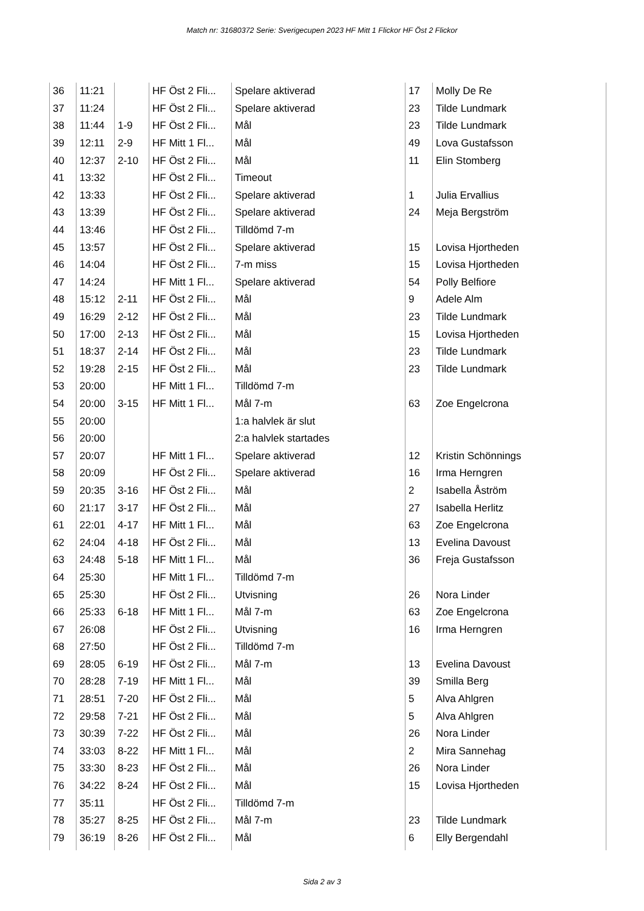Match nr: 31680372 Serie: Sverigecupen 2023 HF Mitt 1 Flickor HF Öst 2 Flickor
| 36 | 11:21 | | HF Öst 2 Fli... | Spelare aktiverad | 17 | Molly De Re |
| 37 | 11:24 | | HF Öst 2 Fli... | Spelare aktiverad | 23 | Tilde Lundmark |
| 38 | 11:44 | 1-9 | HF Öst 2 Fli... | Mål | 23 | Tilde Lundmark |
| 39 | 12:11 | 2-9 | HF Mitt 1 Fl... | Mål | 49 | Lova Gustafsson |
| 40 | 12:37 | 2-10 | HF Öst 2 Fli... | Mål | 11 | Elin Stomberg |
| 41 | 13:32 | | HF Öst 2 Fli... | Timeout | | |
| 42 | 13:33 | | HF Öst 2 Fli... | Spelare aktiverad | 1 | Julia Ervallius |
| 43 | 13:39 | | HF Öst 2 Fli... | Spelare aktiverad | 24 | Meja Bergström |
| 44 | 13:46 | | HF Öst 2 Fli... | Tilldömd 7-m | | |
| 45 | 13:57 | | HF Öst 2 Fli... | Spelare aktiverad | 15 | Lovisa Hjortheden |
| 46 | 14:04 | | HF Öst 2 Fli... | 7-m miss | 15 | Lovisa Hjortheden |
| 47 | 14:24 | | HF Mitt 1 Fl... | Spelare aktiverad | 54 | Polly Belfiore |
| 48 | 15:12 | 2-11 | HF Öst 2 Fli... | Mål | 9 | Adele Alm |
| 49 | 16:29 | 2-12 | HF Öst 2 Fli... | Mål | 23 | Tilde Lundmark |
| 50 | 17:00 | 2-13 | HF Öst 2 Fli... | Mål | 15 | Lovisa Hjortheden |
| 51 | 18:37 | 2-14 | HF Öst 2 Fli... | Mål | 23 | Tilde Lundmark |
| 52 | 19:28 | 2-15 | HF Öst 2 Fli... | Mål | 23 | Tilde Lundmark |
| 53 | 20:00 | | HF Mitt 1 Fl... | Tilldömd 7-m | | |
| 54 | 20:00 | 3-15 | HF Mitt 1 Fl... | Mål 7-m | 63 | Zoe Engelcrona |
| 55 | 20:00 | | | 1:a halvlek är slut | | |
| 56 | 20:00 | | | 2:a halvlek startades | | |
| 57 | 20:07 | | HF Mitt 1 Fl... | Spelare aktiverad | 12 | Kristin Schönnings |
| 58 | 20:09 | | HF Öst 2 Fli... | Spelare aktiverad | 16 | Irma Herngren |
| 59 | 20:35 | 3-16 | HF Öst 2 Fli... | Mål | 2 | Isabella Åström |
| 60 | 21:17 | 3-17 | HF Öst 2 Fli... | Mål | 27 | Isabella Herlitz |
| 61 | 22:01 | 4-17 | HF Mitt 1 Fl... | Mål | 63 | Zoe Engelcrona |
| 62 | 24:04 | 4-18 | HF Öst 2 Fli... | Mål | 13 | Evelina Davoust |
| 63 | 24:48 | 5-18 | HF Mitt 1 Fl... | Mål | 36 | Freja Gustafsson |
| 64 | 25:30 | | HF Mitt 1 Fl... | Tilldömd 7-m | | |
| 65 | 25:30 | | HF Öst 2 Fli... | Utvisning | 26 | Nora Linder |
| 66 | 25:33 | 6-18 | HF Mitt 1 Fl... | Mål 7-m | 63 | Zoe Engelcrona |
| 67 | 26:08 | | HF Öst 2 Fli... | Utvisning | 16 | Irma Herngren |
| 68 | 27:50 | | HF Öst 2 Fli... | Tilldömd 7-m | | |
| 69 | 28:05 | 6-19 | HF Öst 2 Fli... | Mål 7-m | 13 | Evelina Davoust |
| 70 | 28:28 | 7-19 | HF Mitt 1 Fl... | Mål | 39 | Smilla Berg |
| 71 | 28:51 | 7-20 | HF Öst 2 Fli... | Mål | 5 | Alva Ahlgren |
| 72 | 29:58 | 7-21 | HF Öst 2 Fli... | Mål | 5 | Alva Ahlgren |
| 73 | 30:39 | 7-22 | HF Öst 2 Fli... | Mål | 26 | Nora Linder |
| 74 | 33:03 | 8-22 | HF Mitt 1 Fl... | Mål | 2 | Mira Sannehag |
| 75 | 33:30 | 8-23 | HF Öst 2 Fli... | Mål | 26 | Nora Linder |
| 76 | 34:22 | 8-24 | HF Öst 2 Fli... | Mål | 15 | Lovisa Hjortheden |
| 77 | 35:11 | | HF Öst 2 Fli... | Tilldömd 7-m | | |
| 78 | 35:27 | 8-25 | HF Öst 2 Fli... | Mål 7-m | 23 | Tilde Lundmark |
| 79 | 36:19 | 8-26 | HF Öst 2 Fli... | Mål | 6 | Elly Bergendahl |
Sida 2 av 3